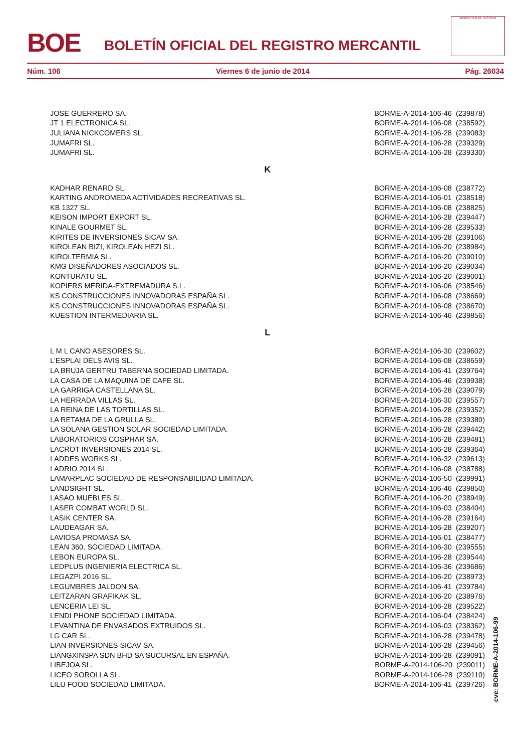BOE
BOLETÍN OFICIAL DEL REGISTRO MERCANTIL
MINISTERIO DE JUSTICIA
Núm. 106 Viernes 6 de junio de 2014 Pág. 26034
| JOSE GUERRERO SA. | BORME-A-2014-106-46 (239878) |
| JT 1 ELECTRONICA SL. | BORME-A-2014-106-08 (238592) |
| JULIANA NICKCOMERS SL. | BORME-A-2014-106-28 (239083) |
| JUMAFRI SL. | BORME-A-2014-106-28 (239329) |
| JUMAFRI SL. | BORME-A-2014-106-28 (239330) |
| K | |
| KADHAR RENARD SL. | BORME-A-2014-106-08 (238772) |
| KARTING ANDROMEDA ACTIVIDADES RECREATIVAS SL. | BORME-A-2014-106-01 (238518) |
| KB 1327 SL. | BORME-A-2014-106-08 (238825) |
| KEISON IMPORT EXPORT SL. | BORME-A-2014-106-28 (239447) |
| KINALE GOURMET SL. | BORME-A-2014-106-28 (239533) |
| KIRITES DE INVERSIONES SICAV SA. | BORME-A-2014-106-28 (239106) |
| KIROLEAN BIZI, KIROLEAN HEZI SL. | BORME-A-2014-106-20 (238984) |
| KIROLTERMIA SL. | BORME-A-2014-106-20 (239010) |
| KMG DISEÑADORES ASOCIADOS SL. | BORME-A-2014-106-20 (239034) |
| KONTURATU SL. | BORME-A-2014-106-20 (239001) |
| KOPIERS MERIDA-EXTREMADURA S.L. | BORME-A-2014-106-06 (238546) |
| KS CONSTRUCCIONES INNOVADORAS ESPAÑA SL. | BORME-A-2014-106-08 (238669) |
| KS CONSTRUCCIONES INNOVADORAS ESPAÑA SL. | BORME-A-2014-106-08 (238670) |
| KUESTION INTERMEDIARIA SL. | BORME-A-2014-106-46 (239856) |
| L | |
| L M L CANO ASESORES SL. | BORME-A-2014-106-30 (239602) |
| L'ESPLAI DELS AVIS SL. | BORME-A-2014-106-08 (238659) |
| LA BRUJA GERTRU TABERNA SOCIEDAD LIMITADA. | BORME-A-2014-106-41 (239764) |
| LA CASA DE LA MAQUINA DE CAFE SL. | BORME-A-2014-106-46 (239938) |
| LA GARRIGA CASTELLANA SL. | BORME-A-2014-106-28 (239079) |
| LA HERRADA VILLAS SL. | BORME-A-2014-106-30 (239557) |
| LA REINA DE LAS TORTILLAS SL. | BORME-A-2014-106-28 (239352) |
| LA RETAMA DE LA GRULLA SL. | BORME-A-2014-106-28 (239380) |
| LA SOLANA GESTION SOLAR SOCIEDAD LIMITADA. | BORME-A-2014-106-28 (239442) |
| LABORATORIOS COSPHAR SA. | BORME-A-2014-106-28 (239481) |
| LACROT INVERSIONES 2014 SL. | BORME-A-2014-106-28 (239364) |
| LADDES WORKS SL. | BORME-A-2014-106-32 (239613) |
| LADRIO 2014 SL. | BORME-A-2014-106-08 (238788) |
| LAMARPLAC SOCIEDAD DE RESPONSABILIDAD LIMITADA. | BORME-A-2014-106-50 (239991) |
| LANDSIGHT SL. | BORME-A-2014-106-46 (239850) |
| LASAO MUEBLES SL. | BORME-A-2014-106-20 (238949) |
| LASER COMBAT WORLD SL. | BORME-A-2014-106-03 (238404) |
| LASIK CENTER SA. | BORME-A-2014-106-28 (239164) |
| LAUDEAGAR SA. | BORME-A-2014-106-28 (239207) |
| LAVIOSA PROMASA SA. | BORME-A-2014-106-01 (238477) |
| LEAN 360, SOCIEDAD LIMITADA. | BORME-A-2014-106-30 (239555) |
| LEBON EUROPA SL. | BORME-A-2014-106-28 (239544) |
| LEDPLUS INGENIERIA ELECTRICA SL. | BORME-A-2014-106-36 (239686) |
| LEGAZPI 2016 SL. | BORME-A-2014-106-20 (238973) |
| LEGUMBRES JALDON SA. | BORME-A-2014-106-41 (239784) |
| LEITZARAN GRAFIKAK SL. | BORME-A-2014-106-20 (238976) |
| LENCERIA LEI SL. | BORME-A-2014-106-28 (239522) |
| LENDI PHONE SOCIEDAD LIMITADA. | BORME-A-2014-106-04 (238424) |
| LEVANTINA DE ENVASADOS EXTRUIDOS SL. | BORME-A-2014-106-03 (238362) |
| LG CAR SL. | BORME-A-2014-106-28 (239478) |
| LIAN INVERSIONES SICAV SA. | BORME-A-2014-106-28 (239456) |
| LIANGXINSPA SDN BHD SA SUCURSAL EN ESPAÑA. | BORME-A-2014-106-28 (239091) |
| LIBEJOA SL. | BORME-A-2014-106-20 (239011) |
| LICEO SOROLLA SL. | BORME-A-2014-106-28 (239110) |
| LILU FOOD SOCIEDAD LIMITADA. | BORME-A-2014-106-41 (239726) |
cve: BORME-A-2014-106-99